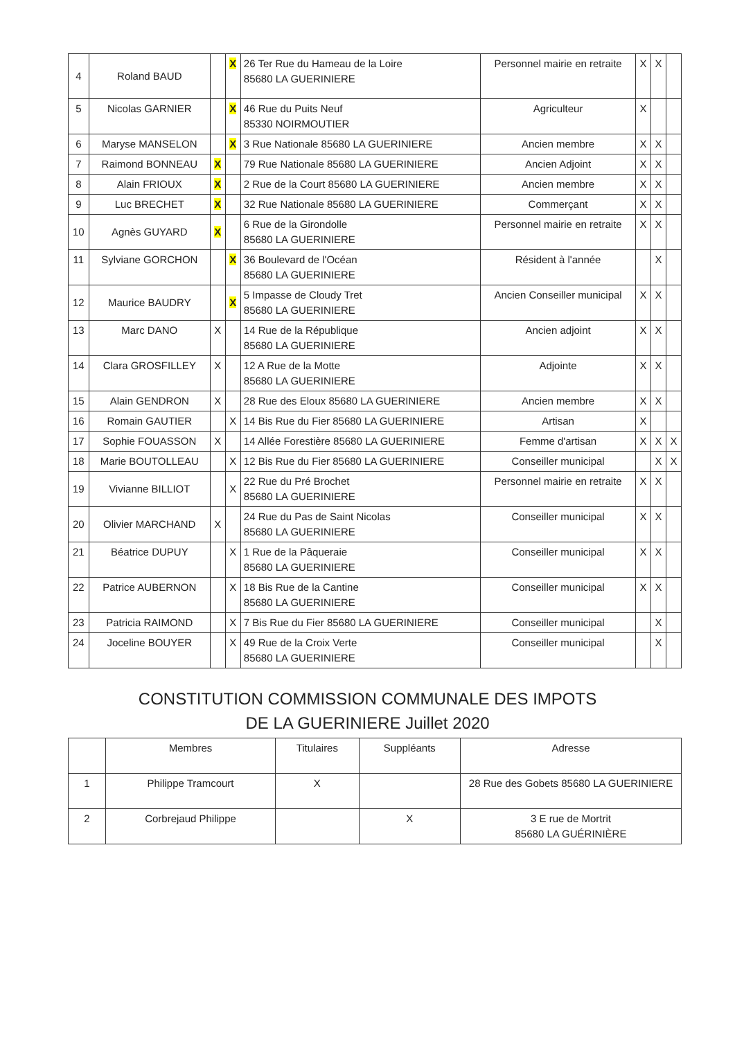| 4 | Roland BAUD | | X | 26 Ter Rue du Hameau de la Loire 85680 LA GUERINIERE | Personnel mairie en retraite | X | X | |
| 5 | Nicolas GARNIER | | X | 46 Rue du Puits Neuf 85330 NOIRMOUTIER | Agriculteur | X | | |
| 6 | Maryse MANSELON | | X | 3 Rue Nationale 85680 LA GUERINIERE | Ancien membre | X | X | |
| 7 | Raimond BONNEAU | X | | 79 Rue Nationale 85680 LA GUERINIERE | Ancien Adjoint | X | X | |
| 8 | Alain FRIOUX | X | | 2 Rue de la Court 85680 LA GUERINIERE | Ancien membre | X | X | |
| 9 | Luc BRECHET | X | | 32 Rue Nationale 85680 LA GUERINIERE | Commerçant | X | X | |
| 10 | Agnès GUYARD | X | | 6 Rue de la Girondolle 85680 LA GUERINIERE | Personnel mairie en retraite | X | X | |
| 11 | Sylviane GORCHON | | X | 36 Boulevard de l'Océan 85680 LA GUERINIERE | Résident à l'année | | X | |
| 12 | Maurice BAUDRY | | X | 5 Impasse de Cloudy Tret 85680 LA GUERINIERE | Ancien Conseiller municipal | X | X | |
| 13 | Marc DANO | X | | 14 Rue de la République 85680 LA GUERINIERE | Ancien adjoint | X | X | |
| 14 | Clara GROSFILLEY | X | | 12 A Rue de la Motte 85680 LA GUERINIERE | Adjointe | X | X | |
| 15 | Alain GENDRON | X | | 28 Rue des Eloux 85680 LA GUERINIERE | Ancien membre | X | X | |
| 16 | Romain GAUTIER | | X | 14 Bis Rue du Fier 85680 LA GUERINIERE | Artisan | X | | |
| 17 | Sophie FOUASSON | X | | 14 Allée Forestière 85680 LA GUERINIERE | Femme d'artisan | X | X | X |
| 18 | Marie BOUTOLLEAU | | X | 12 Bis Rue du Fier 85680 LA GUERINIERE | Conseiller municipal | | X | X |
| 19 | Vivianne BILLIOT | | X | 22 Rue du Pré Brochet 85680 LA GUERINIERE | Personnel mairie en retraite | X | X | |
| 20 | Olivier MARCHAND | X | | 24 Rue du Pas de Saint Nicolas 85680 LA GUERINIERE | Conseiller municipal | X | X | |
| 21 | Béatrice DUPUY | | X | 1 Rue de la Pâqueraie 85680 LA GUERINIERE | Conseiller municipal | X | X | |
| 22 | Patrice AUBERNON | | X | 18 Bis Rue de la Cantine 85680 LA GUERINIERE | Conseiller municipal | X | X | |
| 23 | Patricia RAIMOND | | X | 7 Bis Rue du Fier 85680 LA GUERINIERE | Conseiller municipal | | X | |
| 24 | Joceline BOUYER | | X | 49 Rue de la Croix Verte 85680 LA GUERINIERE | Conseiller municipal | | X | |
CONSTITUTION COMMISSION COMMUNALE DES IMPOTS
DE LA GUERINIERE Juillet 2020
| | Membres | Titulaires | Suppléants | Adresse |
| --- | --- | --- | --- | --- |
| 1 | Philippe Tramcourt | X | | 28 Rue des Gobets 85680 LA GUERINIERE |
| 2 | Corbrejaud Philippe | | X | 3 E rue de Mortrit 85680 LA GUÉRINIÈRE |